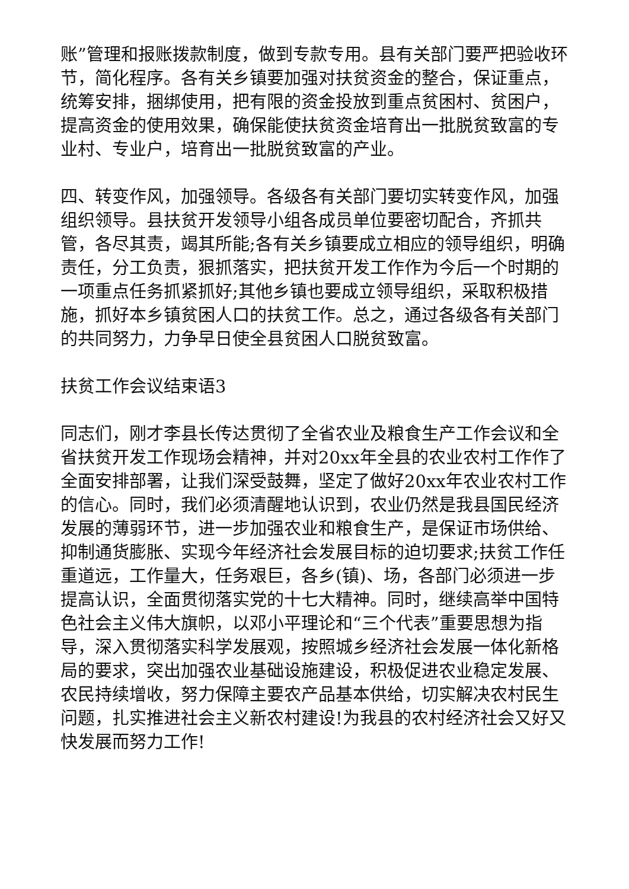账”管理和报账拨款制度，做到专款专用。县有关部门要严把验收环节，简化程序。各有关乡镇要加强对扶贫资金的整合，保证重点，统筹安排，捆绑使用，把有限的资金投放到重点贫困村、贫困户，提高资金的使用效果，确保能使扶贫资金培育出一批脱贫致富的专业村、专业户，培育出一批脱贫致富的产业。
四、转变作风，加强领导。各级各有关部门要切实转变作风，加强组织领导。县扶贫开发领导小组各成员单位要密切配合，齐抓共管，各尽其责，竭其所能;各有关乡镇要成立相应的领导组织，明确责任，分工负责，狠抓落实，把扶贫开发工作作为今后一个时期的一项重点任务抓紧抓好;其他乡镇也要成立领导组织，采取积极措施，抓好本乡镇贫困人口的扶贫工作。总之，通过各级各有关部门的共同努力，力争早日使全县贫困人口脱贫致富。
扶贫工作会议结束语3
同志们，刚才李县长传达贯彻了全省农业及粮食生产工作会议和全省扶贫开发工作现场会精神，并对20xx年全县的农业农村工作作了全面安排部署，让我们深受鼓舞，坚定了做好20xx年农业农村工作的信心。同时，我们必须清醒地认识到，农业仍然是我县国民经济发展的薄弱环节，进一步加强农业和粮食生产，是保证市场供给、抑制通货膨胀、实现今年经济社会发展目标的迫切要求;扶贫工作任重道远，工作量大，任务艰巨，各乡(镇)、场，各部门必须进一步提高认识，全面贯彻落实党的十七大精神。同时，继续高举中国特色社会主义伟大旗帜，以邓小平理论和“三个代表”重要思想为指导，深入贯彻落实科学发展观，按照城乡经济社会发展一体化新格局的要求，突出加强农业基础设施建设，积极促进农业稳定发展、农民持续增收，努力保障主要农产品基本供给，切实解决农村民生问题，扎实推进社会主义新农村建设!为我县的农村经济社会又好又快发展而努力工作!